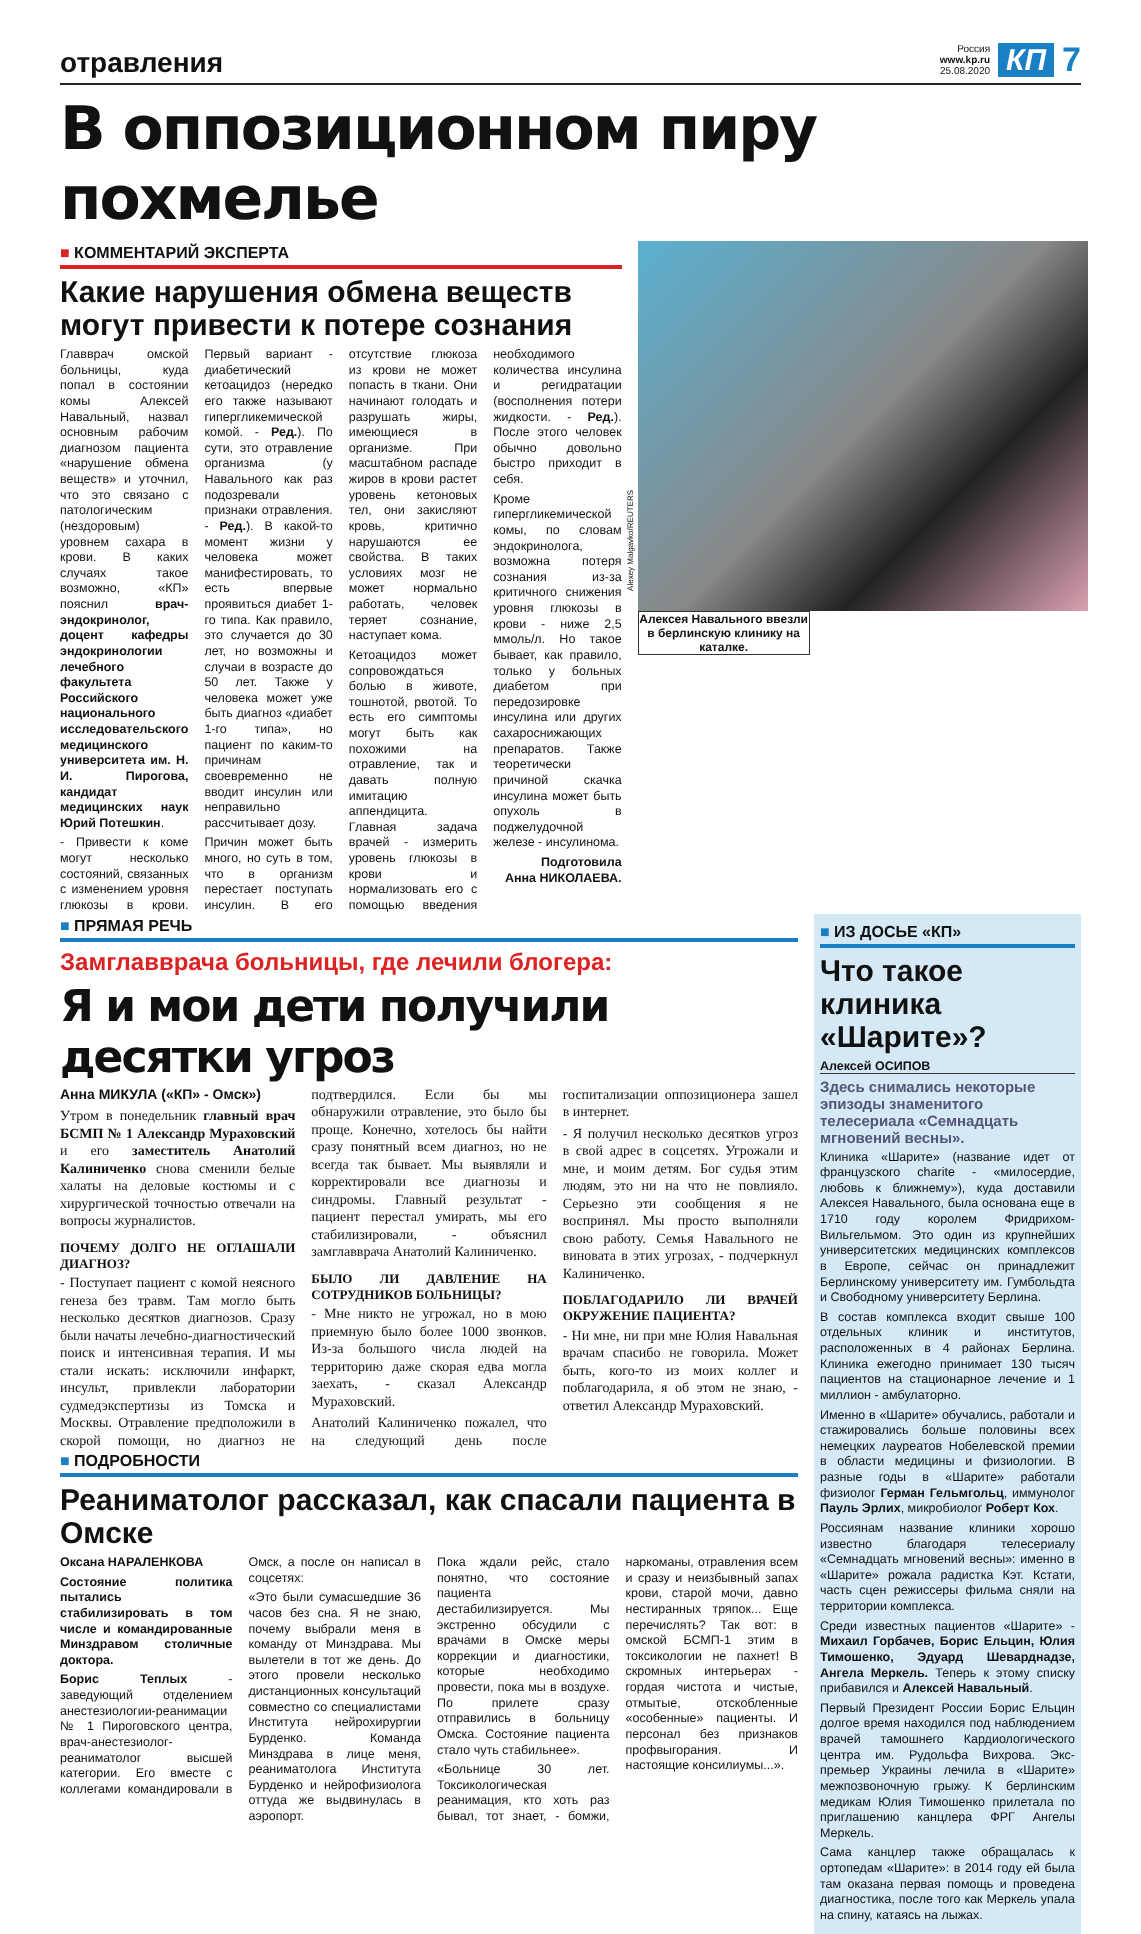отравления
Россия
www.kp.ru
25.08.2020
КП 7
В оппозиционном пиру похмелье
■ КОММЕНТАРИЙ ЭКСПЕРТА
Какие нарушения обмена веществ могут привести к потере сознания
Главврач омской больницы, куда попал в состоянии комы Алексей Навальный, назвал основным рабочим диагнозом пациента «нарушение обмена веществ» и уточнил, что это связано с патологическим (нездоровым) уровнем сахара в крови. В каких случаях такое возможно, «КП» пояснил врач-эндокринолог, доцент кафедры эндокринологии лечебного факультета Российского национального исследовательского медицинского университета им. Н. И. Пирогова, кандидат медицинских наук Юрий Потешкин.
- Привести к коме могут несколько состояний, связанных с изменением уровня глюкозы в крови. Первый вариант - диабетический кетоацидоз (нередко его также называют гипергликемической комой. - Ред.). По сути, это отравление организма (у Навального как раз подозревали признаки отравления. - Ред.). В какой-то момент жизни у человека может манифестировать, то есть впервые проявиться диабет 1-го типа. Как правило, это случается до 30 лет, но возможны и случаи в возрасте до 50 лет. Также у человека может уже быть диагноз «диабет 1-го типа», но пациент по каким-то причинам своевременно не вводит инсулин или неправильно рассчитывает дозу.
Причин может быть много, но суть в том, что в организм перестает поступать инсулин. В его отсутствие глюкоза из крови не может попасть в ткани. Они начинают голодать и разрушать жиры, имеющиеся в организме. При масштабном распаде жиров в крови растет уровень кетоновых тел, они закисляют кровь, критично нарушаются ее свойства. В таких условиях мозг не может нормально работать, человек теряет сознание, наступает кома.
Кетоацидоз может сопровождаться болью в животе, тошнотой, рвотой. То есть его симптомы могут быть как похожими на отравление, так и давать полную имитацию аппендицита. Главная задача врачей - измерить уровень глюкозы в крови и нормализовать его с помощью введения необходимого количества инсулина и регидратации (восполнения потери жидкости. - Ред.). После этого человек обычно довольно быстро приходит в себя.
Кроме гипергликемической комы, по словам эндокринолога, возможна потеря сознания из-за критичного снижения уровня глюкозы в крови - ниже 2,5 ммоль/л. Но такое бывает, как правило, только у больных диабетом при передозировке инсулина или других сахароснижающих препаратов. Также теоретически причиной скачка инсулина может быть опухоль в поджелудочной железе - инсулинома.
Подготовила
Анна НИКОЛАЕВА.
Alexey Malgavko/REUTERS
Алексея Навального ввезли в берлинскую клинику на каталке.
■ ПРЯМАЯ РЕЧЬ
Замглавврача больницы, где лечили блогера:
Я и мои дети получили десятки угроз
Анна МИКУЛА («КП» - Омск»)
Утром в понедельник главный врач БСМП № 1 Александр Мураховский и его заместитель Анатолий Калиниченко снова сменили белые халаты на деловые костюмы и с хирургической точностью отвечали на вопросы журналистов.
ПОЧЕМУ ДОЛГО НЕ ОГЛАШАЛИ ДИАГНОЗ?
- Поступает пациент с комой неясного генеза без травм. Там могло быть несколько десятков диагнозов. Сразу были начаты лечебно-диагностический поиск и интенсивная терапия. И мы стали искать: исключили инфаркт, инсульт, привлекли лаборатории судмедэкспертизы из Томска и Москвы. Отравление предположили в скорой помощи, но диагноз не подтвердился. Если бы мы обнаружили отравление, это было бы проще. Конечно, хотелось бы найти сразу понятный всем диагноз, но не всегда так бывает. Мы выявляли и корректировали все диагнозы и синдромы. Главный результат - пациент перестал умирать, мы его стабилизировали, - объяснил замглавврача Анатолий Калиниченко.
БЫЛО ЛИ ДАВЛЕНИЕ НА СОТРУДНИКОВ БОЛЬНИЦЫ?
- Мне никто не угрожал, но в мою приемную было более 1000 звонков. Из-за большого числа людей на территорию даже скорая едва могла заехать, - сказал Александр Мураховский.
Анатолий Калиниченко пожалел, что на следующий день после госпитализации оппозиционера зашел в интернет.
- Я получил несколько десятков угроз в свой адрес в соцсетях. Угрожали и мне, и моим детям. Бог судья этим людям, это ни на что не повлияло. Серьезно эти сообщения я не воспринял. Мы просто выполняли свою работу. Семья Навального не виновата в этих угрозах, - подчеркнул Калиниченко.
ПОБЛАГОДАРИЛО ЛИ ВРАЧЕЙ ОКРУЖЕНИЕ ПАЦИЕНТА?
- Ни мне, ни при мне Юлия Навальная врачам спасибо не говорила. Может быть, кого-то из моих коллег и поблагодарила, я об этом не знаю, - ответил Александр Мураховский.
■ ПОДРОБНОСТИ
Реаниматолог рассказал, как спасали пациента в Омске
Оксана НАРАЛЕНКОВА
Состояние политика пытались стабилизировать в том числе и командированные Минздравом столичные доктора.
Борис Теплых - заведующий отделением анестезиологии-реанимации № 1 Пироговского центра, врач-анестезиолог-реаниматолог высшей категории. Его вместе с коллегами командировали в Омск, а после он написал в соцсетях:
«Это были сумасшедшие 36 часов без сна. Я не знаю, почему выбрали меня в команду от Минздрава. Мы вылетели в тот же день. До этого провели несколько дистанционных консультаций совместно со специалистами Института нейрохирургии Бурденко. Команда Минздрава в лице меня, реаниматолога Института Бурденко и нейрофизиолога оттуда же выдвинулась в аэропорт.
Пока ждали рейс, стало понятно, что состояние пациента дестабилизируется. Мы экстренно обсудили с врачами в Омске меры коррекции и диагностики, которые необходимо провести, пока мы в воздухе. По прилете сразу отправились в больницу Омска. Состояние пациента стало чуть стабильнее».
«Больнице 30 лет. Токсикологическая реанимация, кто хоть раз бывал, тот знает, - бомжи, наркоманы, отравления всем и сразу и неизбывный запах крови, старой мочи, давно нестиранных тряпок... Еще перечислять? Так вот: в омской БСМП-1 этим в токсикологии не пахнет! В скромных интерьерах - гордая чистота и чистые, отмытые, отскобленные «особенные» пациенты. И персонал без признаков профвыгорания. И настоящие консилиумы...».
■ ИЗ ДОСЬЕ «КП»
Что такое клиника «Шарите»?
Алексей ОСИПОВ
Здесь снимались некоторые эпизоды знаменитого телесериала «Семнадцать мгновений весны».
Клиника «Шарите» (название идет от французского charite - «милосердие, любовь к ближнему»), куда доставили Алексея Навального, была основана еще в 1710 году королем Фридрихом-Вильгельмом. Это один из крупнейших университетских медицинских комплексов в Европе, сейчас он принадлежит Берлинскому университету им. Гумбольдта и Свободному университету Берлина.
В состав комплекса входит свыше 100 отдельных клиник и институтов, расположенных в 4 районах Берлина. Клиника ежегодно принимает 130 тысяч пациентов на стационарное лечение и 1 миллион - амбулаторно.
Именно в «Шарите» обучались, работали и стажировались больше половины всех немецких лауреатов Нобелевской премии в области медицины и физиологии. В разные годы в «Шарите» работали физиолог Герман Гельмгольц, иммунолог Пауль Эрлих, микробиолог Роберт Кох.
Россиянам название клиники хорошо известно благодаря телесериалу «Семнадцать мгновений весны»: именно в «Шарите» рожала радистка Кэт. Кстати, часть сцен режиссеры фильма сняли на территории комплекса.
Среди известных пациентов «Шарите» - Михаил Горбачев, Борис Ельцин, Юлия Тимошенко, Эдуард Шеварднадзе, Ангела Меркель. Теперь к этому списку прибавился и Алексей Навальный.
Первый Президент России Борис Ельцин долгое время находился под наблюдением врачей тамошнего Кардиологического центра им. Рудольфа Вихрова. Экс-премьер Украины лечила в «Шарите» межпозвоночную грыжу. К берлинским медикам Юлия Тимошенко прилетала по приглашению канцлера ФРГ Ангелы Меркель.
Сама канцлер также обращалась к ортопедам «Шарите»: в 2014 году ей была там оказана первая помощь и проведена диагностика, после того как Меркель упала на спину, катаясь на лыжах.